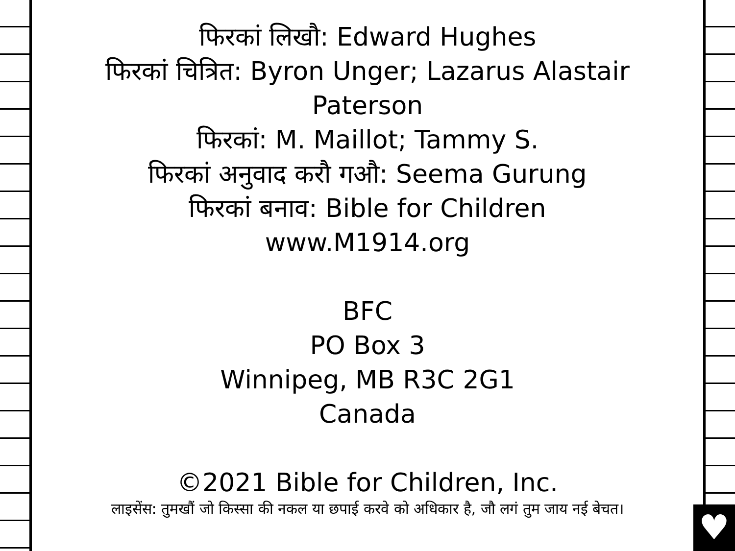♥
फिरकां लिखौ: Edward Hughes
फिरकां चित्रित: Byron Unger; Lazarus Alastair Paterson
फिरकां: M. Maillot; Tammy S.
फिरकां अनुवाद करौ गऔ: Seema Gurung
फिरकां बनाव: Bible for Children
www.M1914.org
BFC
PO Box 3
Winnipeg, MB R3C 2G1
Canada
©2021 Bible for Children, Inc.
लाइसेंस: तुमखौं जो किस्सा की नकल या छपाई करवे को अधिकार है, जौ लगं तुम जाय नई बेचत।